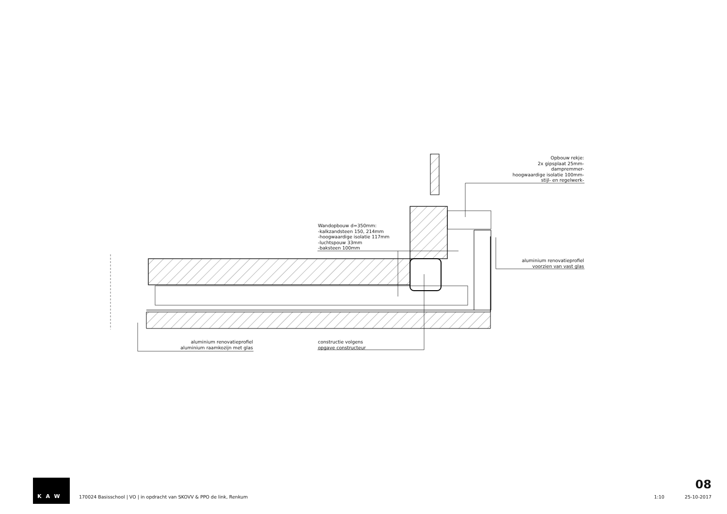Wandopbouw d=350mm:
-kalkzandsteen 150, 214mm
-hoogwaardige isolatie 117mm
-luchtspouw 33mm
-baksteen 100mm
Opbouw rekje:
2x gipsplaat 25mm-
dampremmer-
hoogwaardige isolatie 100mm-
stijl- en regelwerk-
aluminium renovatieprofiel
voorzien van vast glas
aluminium renovatieprofiel
aluminium raamkozijn met glas
constructie volgens
opgave constructeur
KAW
170024 Basisschool | VO | in opdracht van SKOVV & PPO de link, Renkum
08
1:10 25-10-2017